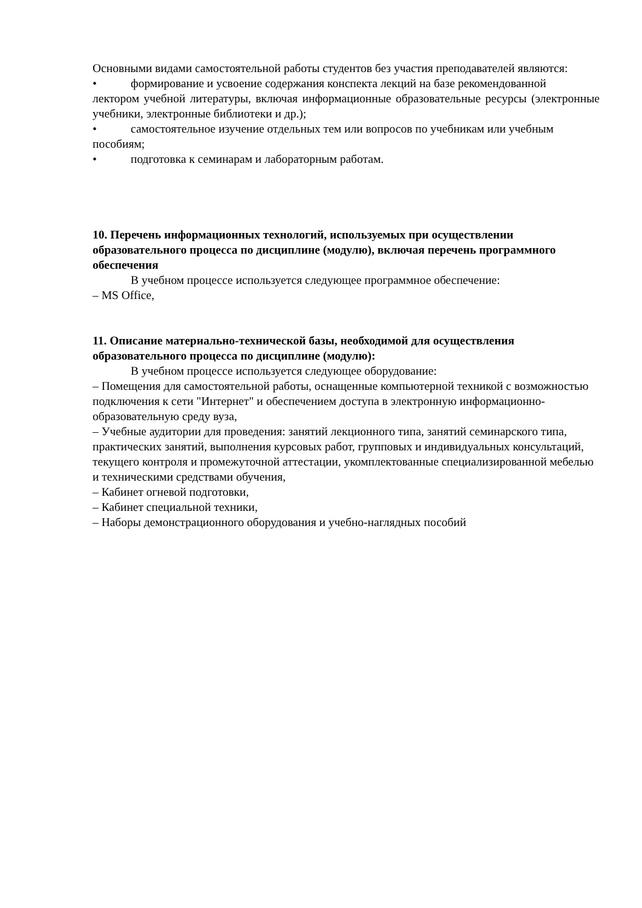Основными видами самостоятельной работы студентов без участия преподавателей являются:
• формирование и усвоение содержания конспекта лекций на базе рекомендованной
лектором учебной литературы, включая информационные образовательные ресурсы (электронные учебники, электронные библиотеки и др.);
• самостоятельное изучение отдельных тем или вопросов по учебникам или учебным
пособиям;
• подготовка к семинарам и лабораторным работам.
10. Перечень информационных технологий, используемых при осуществлении образовательного процесса по дисциплине (модулю), включая перечень программного обеспечения
В учебном процессе используется следующее программное обеспечение:
– MS Office,
11. Описание материально-технической базы, необходимой для осуществления образовательного процесса по дисциплине (модулю):
В учебном процессе используется следующее оборудование:
– Помещения для самостоятельной работы, оснащенные компьютерной техникой с возможностью подключения к сети "Интернет" и обеспечением доступа в электронную информационно-образовательную среду вуза,
– Учебные аудитории для проведения: занятий лекционного типа, занятий семинарского типа, практических занятий, выполнения курсовых работ, групповых и индивидуальных консультаций, текущего контроля и промежуточной аттестации, укомплектованные специализированной мебелью и техническими средствами обучения,
– Кабинет огневой подготовки,
– Кабинет специальной техники,
– Наборы демонстрационного оборудования и учебно-наглядных пособий